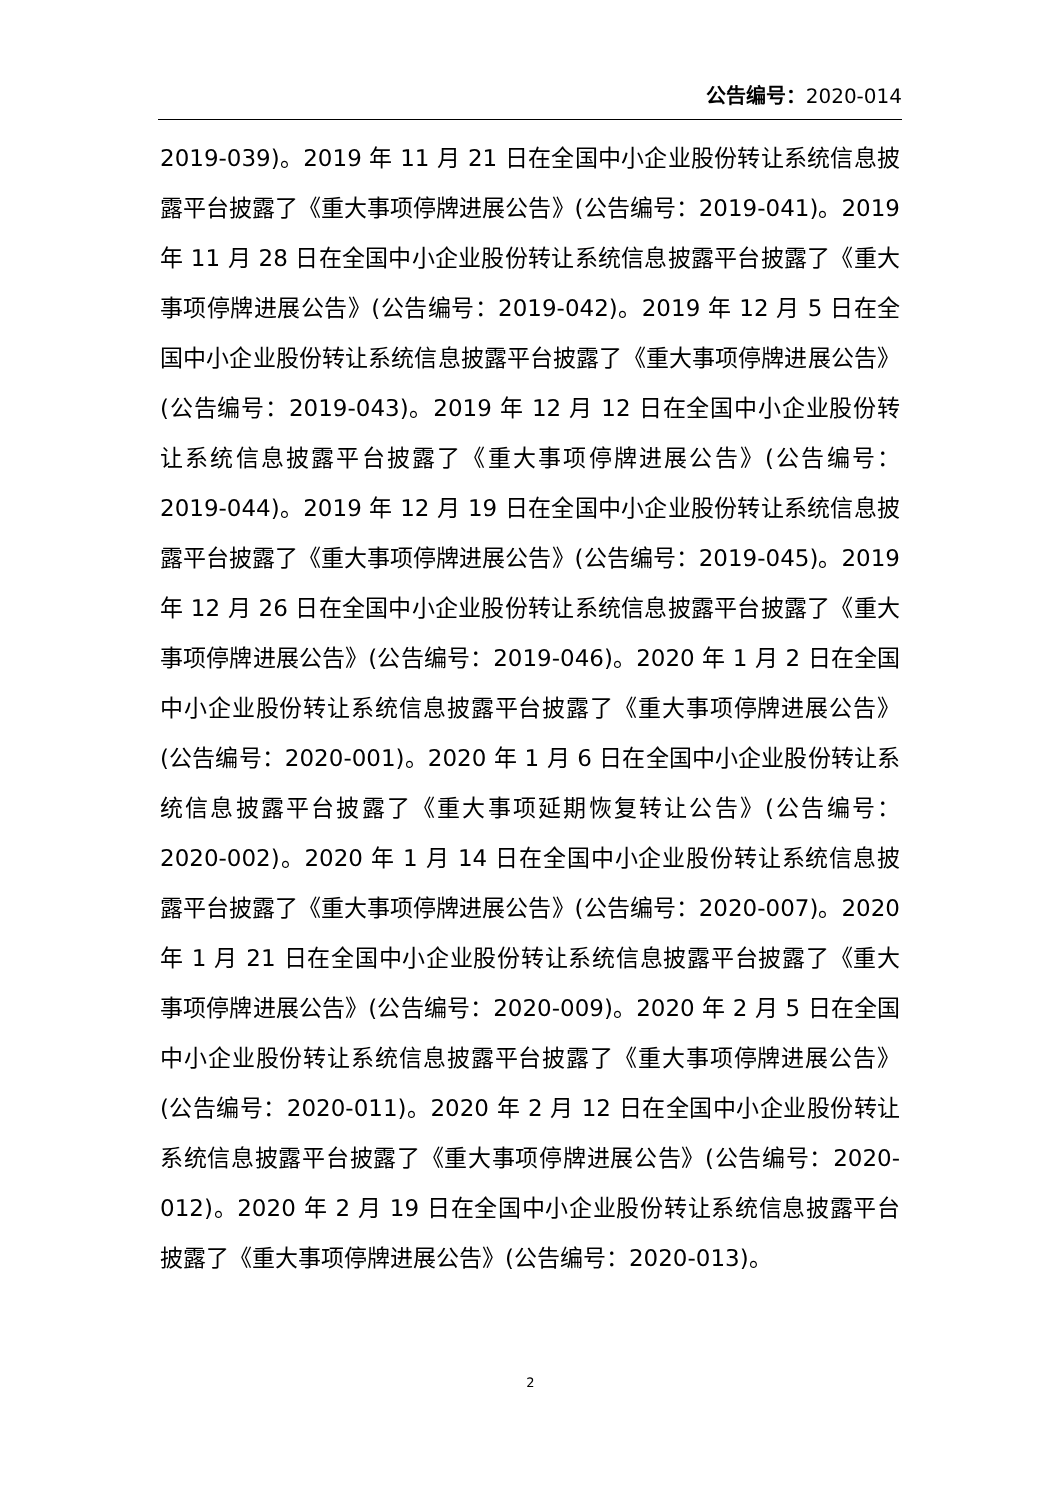公告编号：2020-014
2019-039)。2019 年 11 月 21 日在全国中小企业股份转让系统信息披露平台披露了《重大事项停牌进展公告》(公告编号：2019-041)。2019 年 11 月 28 日在全国中小企业股份转让系统信息披露平台披露了《重大事项停牌进展公告》(公告编号：2019-042)。2019 年 12 月 5 日在全国中小企业股份转让系统信息披露平台披露了《重大事项停牌进展公告》(公告编号：2019-043)。2019 年 12 月 12 日在全国中小企业股份转让系统信息披露平台披露了《重大事项停牌进展公告》(公告编号：2019-044)。2019 年 12 月 19 日在全国中小企业股份转让系统信息披露平台披露了《重大事项停牌进展公告》(公告编号：2019-045)。2019 年 12 月 26 日在全国中小企业股份转让系统信息披露平台披露了《重大事项停牌进展公告》(公告编号：2019-046)。2020 年 1 月 2 日在全国中小企业股份转让系统信息披露平台披露了《重大事项停牌进展公告》(公告编号：2020-001)。2020 年 1 月 6 日在全国中小企业股份转让系统信息披露平台披露了《重大事项延期恢复转让公告》(公告编号：2020-002)。2020 年 1 月 14 日在全国中小企业股份转让系统信息披露平台披露了《重大事项停牌进展公告》(公告编号：2020-007)。2020 年 1 月 21 日在全国中小企业股份转让系统信息披露平台披露了《重大事项停牌进展公告》(公告编号：2020-009)。2020 年 2 月 5 日在全国中小企业股份转让系统信息披露平台披露了《重大事项停牌进展公告》(公告编号：2020-011)。2020 年 2 月 12 日在全国中小企业股份转让系统信息披露平台披露了《重大事项停牌进展公告》(公告编号：2020-012)。2020 年 2 月 19 日在全国中小企业股份转让系统信息披露平台披露了《重大事项停牌进展公告》(公告编号：2020-013)。
2